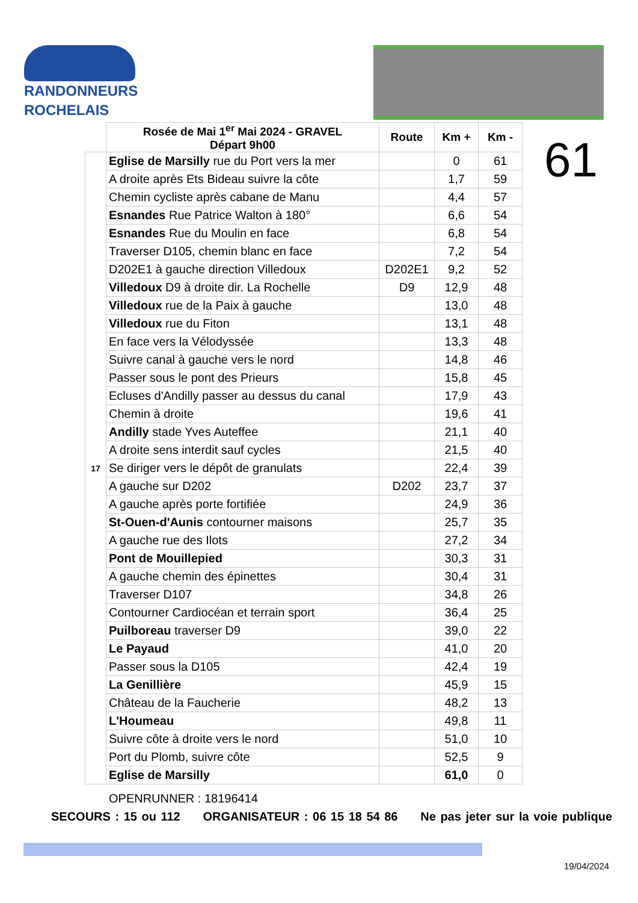RANDONNEURS
ROCHELAIS
| | Rosée de Mai 1<sup>er</sup> Mai 2024 - GRAVEL Départ 9h00 | Route | Km + | Km - |
| 17 | Eglise de Marsilly rue du Port vers la mer | | 0 | 61 |
| | A droite après Ets Bideau suivre la côte | | 1,7 | 59 |
| | Chemin cycliste après cabane de Manu | | 4,4 | 57 |
| | Esnandes Rue Patrice Walton à 180° | | 6,6 | 54 |
| | Esnandes Rue du Moulin en face | | 6,8 | 54 |
| | Traverser D105, chemin blanc en face | | 7,2 | 54 |
| | D202E1 à gauche direction Villedoux | D202E1 | 9,2 | 52 |
| | Villedoux D9 à droite dir. La Rochelle | D9 | 12,9 | 48 |
| | Villedoux rue de la Paix à gauche | | 13,0 | 48 |
| | Villedoux rue du Fiton | | 13,1 | 48 |
| | En face vers la Vélodyssée | | 13,3 | 48 |
| | Suivre canal à gauche vers le nord | | 14,8 | 46 |
| | Passer sous le pont des Prieurs | | 15,8 | 45 |
| | Ecluses d'Andilly passer au dessus du canal | | 17,9 | 43 |
| | Chemin à droite | | 19,6 | 41 |
| | Andilly stade Yves Auteffee | | 21,1 | 40 |
| | A droite sens interdit sauf cycles | | 21,5 | 40 |
| | Se diriger vers le dépôt de granulats | | 22,4 | 39 |
| | A gauche sur D202 | D202 | 23,7 | 37 |
| | A gauche après porte fortifiée | | 24,9 | 36 |
| | St-Ouen-d'Aunis contourner maisons | | 25,7 | 35 |
| | A gauche rue des Ilots | | 27,2 | 34 |
| | Pont de Mouillepied | | 30,3 | 31 |
| | A gauche chemin des épinettes | | 30,4 | 31 |
| | Traverser D107 | | 34,8 | 26 |
| | Contourner Cardiocéan et terrain sport | | 36,4 | 25 |
| | Puilboreau traverser D9 | | 39,0 | 22 |
| | Le Payaud | | 41,0 | 20 |
| | Passer sous la D105 | | 42,4 | 19 |
| | La Genillière | | 45,9 | 15 |
| | Château de la Faucherie | | 48,2 | 13 |
| | L'Houmeau | | 49,8 | 11 |
| | Suivre côte à droite vers le nord | | 51,0 | 10 |
| | Port du Plomb, suivre côte | | 52,5 | 9 |
| | Eglise de Marsilly | | 61,0 | 0 |
61
OPENRUNNER : 18196414
SECOURS : 15 ou 112 ORGANISATEUR : 06 15 18 54 86 Ne pas jeter sur la voie publique
19/04/2024